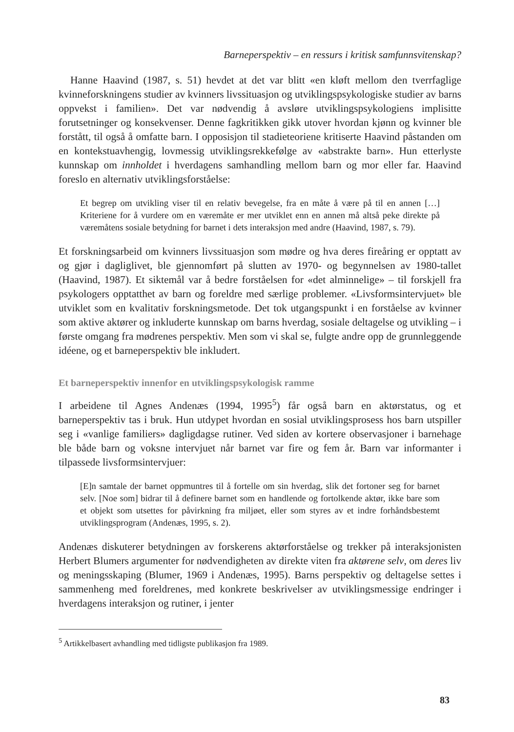Barneperspektiv – en ressurs i kritisk samfunnsvitenskap?
Hanne Haavind (1987, s. 51) hevdet at det var blitt «en kløft mellom den tverrfaglige kvinneforskningens studier av kvinners livssituasjon og utviklingspsykologiske studier av barns oppvekst i familien». Det var nødvendig å avsløre utviklingspsykologiens implisitte forutsetninger og konsekvenser. Denne fagkritikken gikk utover hvordan kjønn og kvinner ble forstått, til også å omfatte barn. I opposisjon til stadieteoriene kritiserte Haavind påstanden om en kontekstuavhengig, lovmessig utviklingsrekkefølge av «abstrakte barn». Hun etterlyste kunnskap om innholdet i hverdagens samhandling mellom barn og mor eller far. Haavind foreslo en alternativ utviklingsforståelse:
Et begrep om utvikling viser til en relativ bevegelse, fra en måte å være på til en annen […] Kriteriene for å vurdere om en væremåte er mer utviklet enn en annen må altså peke direkte på væremåtens sosiale betydning for barnet i dets interaksjon med andre (Haavind, 1987, s. 79).
Et forskningsarbeid om kvinners livssituasjon som mødre og hva deres fireåring er opptatt av og gjør i dagliglivet, ble gjennomført på slutten av 1970- og begynnelsen av 1980-tallet (Haavind, 1987). Et siktemål var å bedre forståelsen for «det alminnelige» – til forskjell fra psykologers opptatthet av barn og foreldre med særlige problemer. «Livsformsintervjuet» ble utviklet som en kvalitativ forskningsmetode. Det tok utgangspunkt i en forståelse av kvinner som aktive aktører og inkluderte kunnskap om barns hverdag, sosiale deltagelse og utvikling – i første omgang fra mødrenes perspektiv. Men som vi skal se, fulgte andre opp de grunnleggende idéene, og et barneperspektiv ble inkludert.
Et barneperspektiv innenfor en utviklingspsykologisk ramme
I arbeidene til Agnes Andenæs (1994, 1995<sup>5</sup>) får også barn en aktørstatus, og et barneperspektiv tas i bruk. Hun utdypet hvordan en sosial utviklingsprosess hos barn utspiller seg i «vanlige familiers» dagligdagse rutiner. Ved siden av kortere observasjoner i barnehage ble både barn og voksne intervjuet når barnet var fire og fem år. Barn var informanter i tilpassede livsformsintervjuer:
[E]n samtale der barnet oppmuntres til å fortelle om sin hverdag, slik det fortoner seg for barnet selv. [Noe som] bidrar til å definere barnet som en handlende og fortolkende aktør, ikke bare som et objekt som utsettes for påvirkning fra miljøet, eller som styres av et indre forhåndsbestemt utviklingsprogram (Andenæs, 1995, s. 2).
Andenæs diskuterer betydningen av forskerens aktørforståelse og trekker på interaksjonisten Herbert Blumers argumenter for nødvendigheten av direkte viten fra aktørene selv, om deres liv og meningsskaping (Blumer, 1969 i Andenæs, 1995). Barns perspektiv og deltagelse settes i sammenheng med foreldrenes, med konkrete beskrivelser av utviklingsmessige endringer i hverdagens interaksjon og rutiner, i jenter
<sup>5</sup> Artikkelbasert avhandling med tidligste publikasjon fra 1989.
83